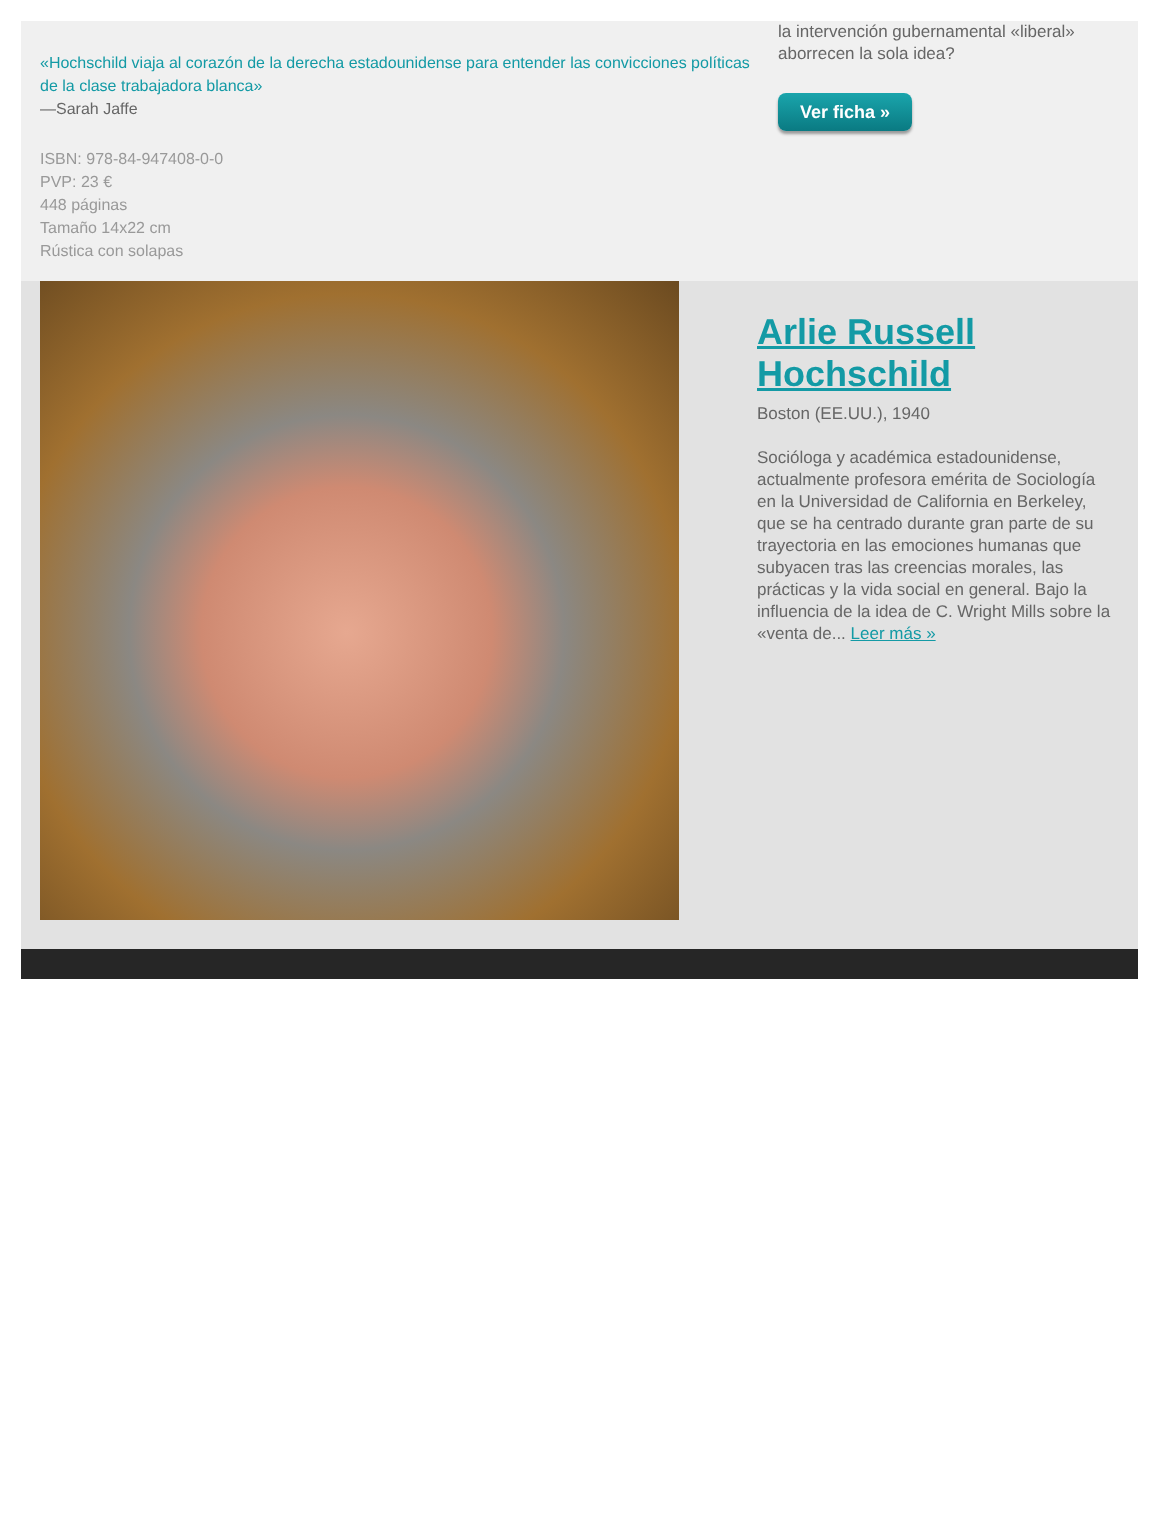«Hochschild viaja al corazón de la derecha estadounidense para entender las convicciones políticas de la clase trabajadora blanca»
—Sarah Jaffe
ISBN: 978-84-947408-0-0
PVP: 23 €
448 páginas
Tamaño 14x22 cm
Rústica con solapas
la intervención gubernamental «liberal» aborrecen la sola idea?
Ver ficha »
Arlie Russell Hochschild
Boston (EE.UU.), 1940
Socióloga y académica estadounidense, actualmente profesora emérita de Sociología en la Universidad de California en Berkeley, que se ha centrado durante gran parte de su trayectoria en las emociones humanas que subyacen tras las creencias morales, las prácticas y la vida social en general. Bajo la influencia de la idea de C. Wright Mills sobre la «venta de... Leer más »